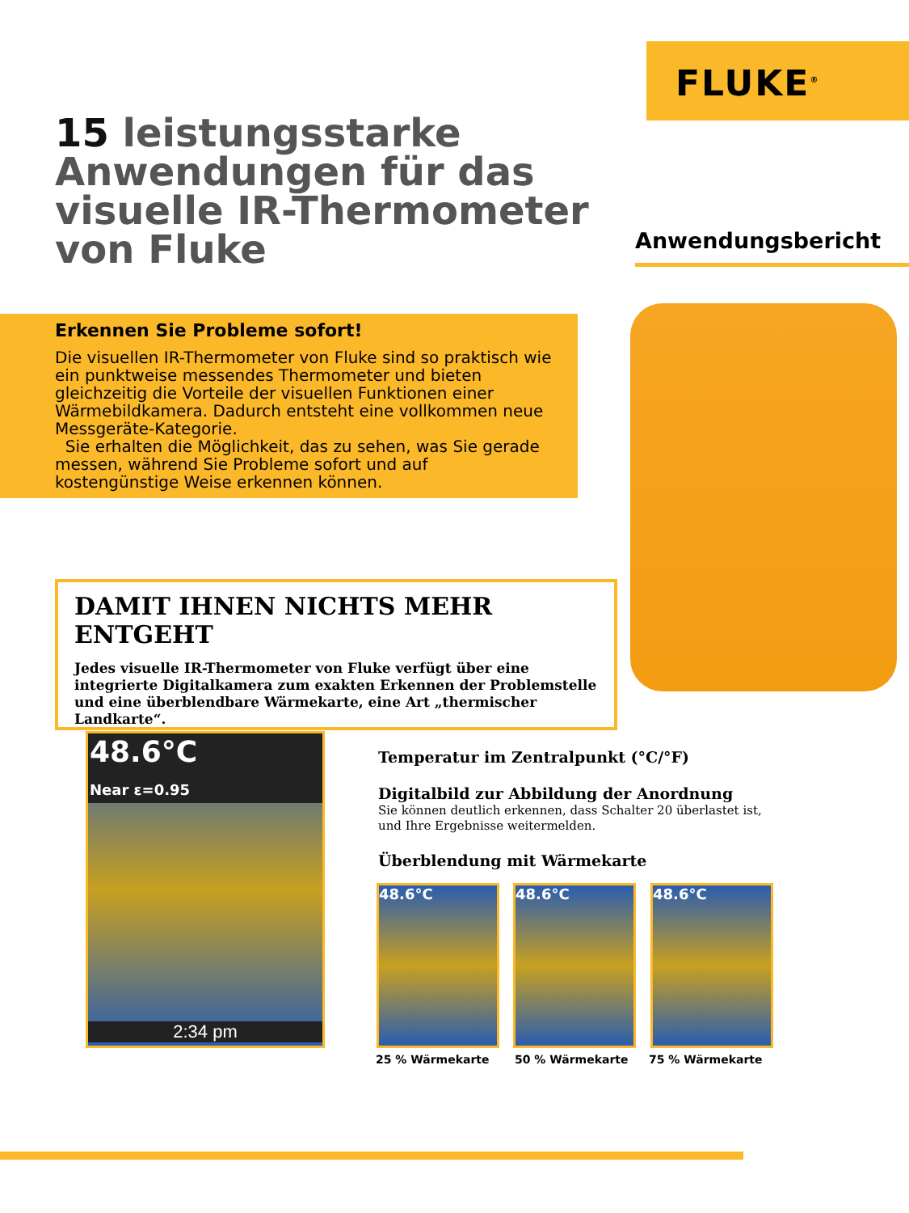FLUKE<sup>®</sup>
15 leistungsstarke Anwendungen für das visuelle IR-Thermometer von Fluke
Anwendungsbericht
Erkennen Sie Probleme sofort!
Die visuellen IR-Thermometer von Fluke sind so praktisch wie ein punktweise messendes Thermometer und bieten gleichzeitig die Vorteile der visuellen Funktionen einer Wärmebildkamera. Dadurch entsteht eine vollkommen neue Messgeräte-Kategorie.
Sie erhalten die Möglichkeit, das zu sehen, was Sie gerade messen, während Sie Probleme sofort und auf kostengünstige Weise erkennen können.
DAMIT IHNEN NICHTS MEHR ENTGEHT
Jedes visuelle IR-Thermometer von Fluke verfügt über eine integrierte Digitalkamera zum exakten Erkennen der Problemstelle und eine überblendbare Wärmekarte, eine Art „thermischer Landkarte“.
48.6°C
Near ε=0.95
2:34 pm
Temperatur im Zentralpunkt (°C/°F)
Digitalbild zur Abbildung der Anordnung
Sie können deutlich erkennen, dass Schalter 20 überlastet ist,
und Ihre Ergebnisse weitermelden.
Überblendung mit Wärmekarte
48.6°C 48.6°C 48.6°C
25 % Wärmekarte 50 % Wärmekarte 75 % Wärmekarte